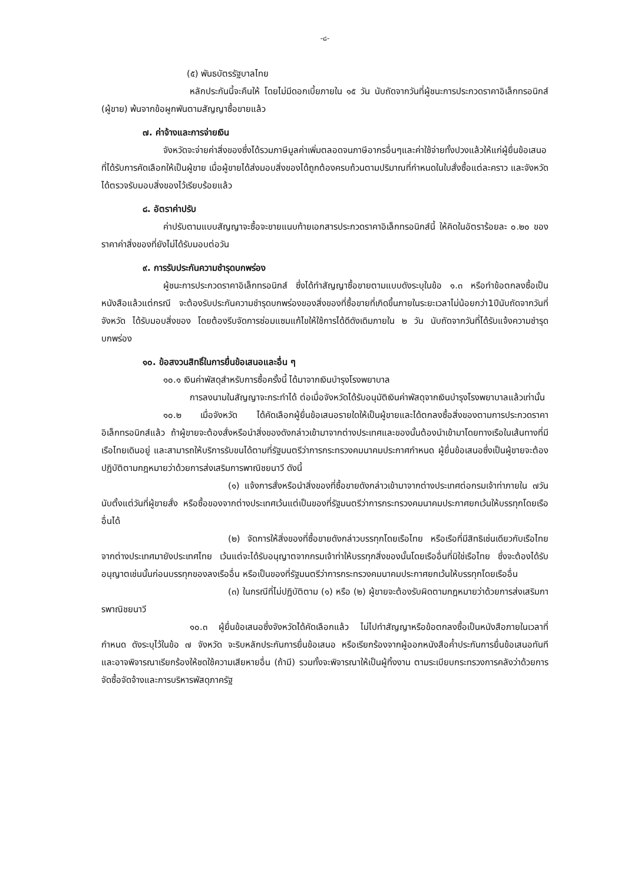-๘-
(๕) พันธบัตรรัฐบาลไทย
หลักประกันนี้จะคืนให้ โดยไม่มีดอกเบี้ยภายใน ๑๕ วัน นับถัดจากวันที่ผู้ชนะการประกวดราคาอิเล็กทรอนิกส์ (ผู้ขาย) พ้นจากข้อผูกพันตามสัญญาซื้อขายแล้ว
๗. ค่าจ้างและการจ่ายเงิน
จังหวัดจะจ่ายค่าสิ่งของซึ่งได้รวมภาษีมูลค่าเพิ่มตลอดจนภาษีอากรอื่นๆและค่าใช้จ่ายทั้งปวงแล้วให้แก่ผู้ยื่นข้อเสนอที่ได้รับการคัดเลือกให้เป็นผู้ขาย เมื่อผู้ขายได้ส่งมอบสิ่งของได้ถูกต้องครบถ้วนตามปริมาณที่กำหนดในใบสั่งซื้อแต่ละคราว และจังหวัดได้ตรวจรับมอบสิ่งของไว้เรียบร้อยแล้ว
๘. อัตราค่าปรับ
ค่าปรับตามแบบสัญญาจะซื้อจะขายแนบท้ายเอกสารประกวดราคาอิเล็กทรอนิกส์นี้ ให้คิดในอัตราร้อยละ ๐.๒๐ ของราคาค่าสิ่งของที่ยังไม่ได้รับมอบต่อวัน
๙. การรับประกันความชำรุดบกพร่อง
ผู้ชนะการประกวดราคาอิเล็กทรอนิกส์ ซึ่งได้ทำสัญญาซื้อขายตามแบบดังระบุในข้อ ๑.๓ หรือทำข้อตกลงซื้อเป็นหนังสือแล้วแต่กรณี จะต้องรับประกันความชำรุดบกพร่องของสิ่งของที่ซื้อขายที่เกิดขึ้นภายในระยะเวลาไม่น้อยกว่า1ปีนับถัดจากวันที่จังหวัด ได้รับมอบสิ่งของ โดยต้องรีบจัดการซ่อมแซมแก้ไขให้ใช้การได้ดีดังเดิมภายใน ๒ วัน นับถัดจากวันที่ได้รับแจ้งความชำรุดบกพร่อง
๑๐. ข้อสงวนสิทธิ์ในการยื่นข้อเสนอและอื่น ๆ
๑๐.๑ เงินค่าพัสดุสำหรับการซื้อครั้งนี้ ได้มาจากเงินบำรุงโรงพยาบาล
การลงนามในสัญญาจะกระทำได้ ต่อเมื่อจังหวัดได้รับอนุมัติเงินค่าพัสดุจากเงินบำรุงโรงพยาบาลแล้วเท่านั้น
๑๐.๒ เมื่อจังหวัด ได้คัดเลือกผู้ยื่นข้อเสนอรายใดให้เป็นผู้ขายและได้ตกลงซื้อสิ่งของตามการประกวดราคาอิเล็กทรอนิกส์แล้ว ถ้าผู้ขายจะต้องสั่งหรือนำสิ่งของดังกล่าวเข้ามาจากต่างประเทศและของนั้นต้องนำเข้ามาโดยทางเรือในเส้นทางที่มีเรือไทยเดินอยู่ และสามารถให้บริการรับขนได้ตามที่รัฐมนตรีว่าการกระทรวงคมนาคมประกาศกำหนด ผู้ยื่นข้อเสนอซึ่งเป็นผู้ขายจะต้องปฏิบัติตามกฎหมายว่าด้วยการส่งเสริมการพาณิชยนาวี ดังนี้
(๑) แจ้งการสั่งหรือนำสิ่งของที่ซื้อขายดังกล่าวเข้ามาจากต่างประเทศต่อกรมเจ้าท่าภายใน ๗วัน นับตั้งแต่วันที่ผู้ขายสั่ง หรือซื้อของจากต่างประเทศเว้นแต่เป็นของที่รัฐมนตรีว่าการกระทรวงคมนาคมประกาศยกเว้นให้บรรทุกโดยเรืออื่นได้
(๒) จัดการให้สิ่งของที่ซื้อขายดังกล่าวบรรทุกโดยเรือไทย หรือเรือที่มีสิทธิเช่นเดียวกับเรือไทย จากต่างประเทศมายังประเทศไทย เว้นแต่จะได้รับอนุญาตจากกรมเจ้าท่าให้บรรทุกสิ่งของนั้นโดยเรืออื่นที่มิใช่เรือไทย ซึ่งจะต้องได้รับอนุญาตเช่นนั้นก่อนบรรทุกของลงเรืออื่น หรือเป็นของที่รัฐมนตรีว่าการกระทรวงคมนาคมประกาศยกเว้นให้บรรทุกโดยเรืออื่น
(๓) ในกรณีที่ไม่ปฏิบัติตาม (๑) หรือ (๒) ผู้ขายจะต้องรับผิดตามกฎหมายว่าด้วยการส่งเสริมการพาณิชยนาวี
๑๐.๓ ผู้ยื่นข้อเสนอซึ่งจังหวัดได้คัดเลือกแล้ว ไม่ไปทำสัญญาหรือข้อตกลงซื้อเป็นหนังสือภายในเวลาที่กำหนด ดังระบุไว้ในข้อ ๗ จังหวัด จะริบหลักประกันการยื่นข้อเสนอ หรือเรียกร้องจากผู้ออกหนังสือค้ำประกันการยื่นข้อเสนอทันที และอาจพิจารณาเรียกร้องให้ชดใช้ความเสียหายอื่น (ถ้ามี) รวมทั้งจะพิจารณาให้เป็นผู้ทิ้งงาน ตามระเบียบกระทรวงการคลังว่าด้วยการจัดซื้อจัดจ้างและการบริหารพัสดุภาครัฐ